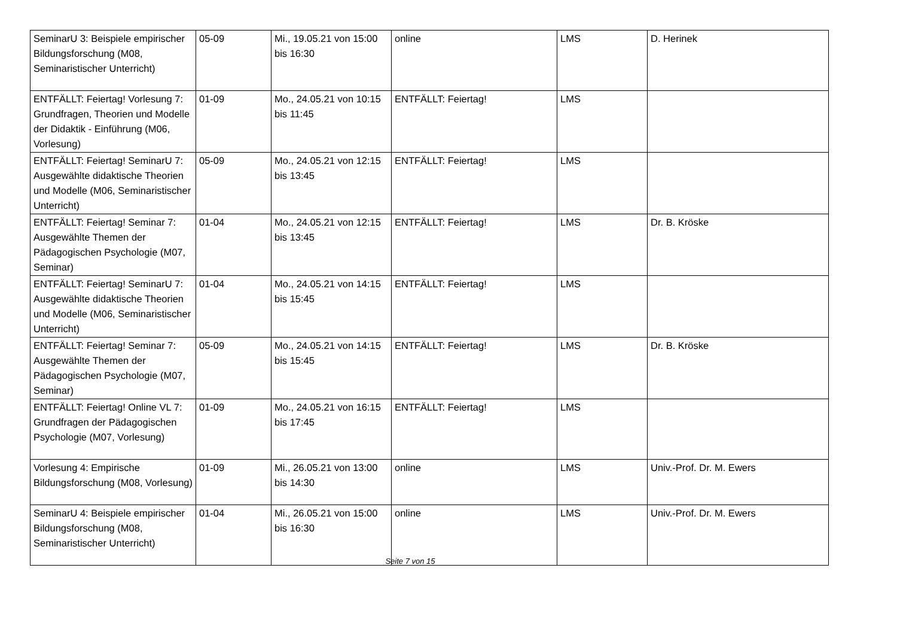| SeminarU 3: Beispiele empirischer Bildungsforschung (M08, Seminaristischer Unterricht) | 05-09 | Mi., 19.05.21 von 15:00 bis 16:30 | online | LMS | D. Herinek |
| ENTFÄLLT: Feiertag! Vorlesung 7: Grundfragen, Theorien und Modelle der Didaktik - Einführung (M06, Vorlesung) | 01-09 | Mo., 24.05.21 von 10:15 bis 11:45 | ENTFÄLLT: Feiertag! | LMS | |
| ENTFÄLLT: Feiertag! SeminarU 7: Ausgewählte didaktische Theorien und Modelle (M06, Seminaristischer Unterricht) | 05-09 | Mo., 24.05.21 von 12:15 bis 13:45 | ENTFÄLLT: Feiertag! | LMS | |
| ENTFÄLLT: Feiertag! Seminar 7: Ausgewählte Themen der Pädagogischen Psychologie (M07, Seminar) | 01-04 | Mo., 24.05.21 von 12:15 bis 13:45 | ENTFÄLLT: Feiertag! | LMS | Dr. B. Kröske |
| ENTFÄLLT: Feiertag! SeminarU 7: Ausgewählte didaktische Theorien und Modelle (M06, Seminaristischer Unterricht) | 01-04 | Mo., 24.05.21 von 14:15 bis 15:45 | ENTFÄLLT: Feiertag! | LMS | |
| ENTFÄLLT: Feiertag! Seminar 7: Ausgewählte Themen der Pädagogischen Psychologie (M07, Seminar) | 05-09 | Mo., 24.05.21 von 14:15 bis 15:45 | ENTFÄLLT: Feiertag! | LMS | Dr. B. Kröske |
| ENTFÄLLT: Feiertag! Online VL 7: Grundfragen der Pädagogischen Psychologie (M07, Vorlesung) | 01-09 | Mo., 24.05.21 von 16:15 bis 17:45 | ENTFÄLLT: Feiertag! | LMS | |
| Vorlesung 4: Empirische Bildungsforschung (M08, Vorlesung) | 01-09 | Mi., 26.05.21 von 13:00 bis 14:30 | online | LMS | Univ.-Prof. Dr. M. Ewers |
| SeminarU 4: Beispiele empirischer Bildungsforschung (M08, Seminaristischer Unterricht) | 01-04 | Mi., 26.05.21 von 15:00 bis 16:30 | online | LMS | Univ.-Prof. Dr. M. Ewers |
Seite 7 von 15